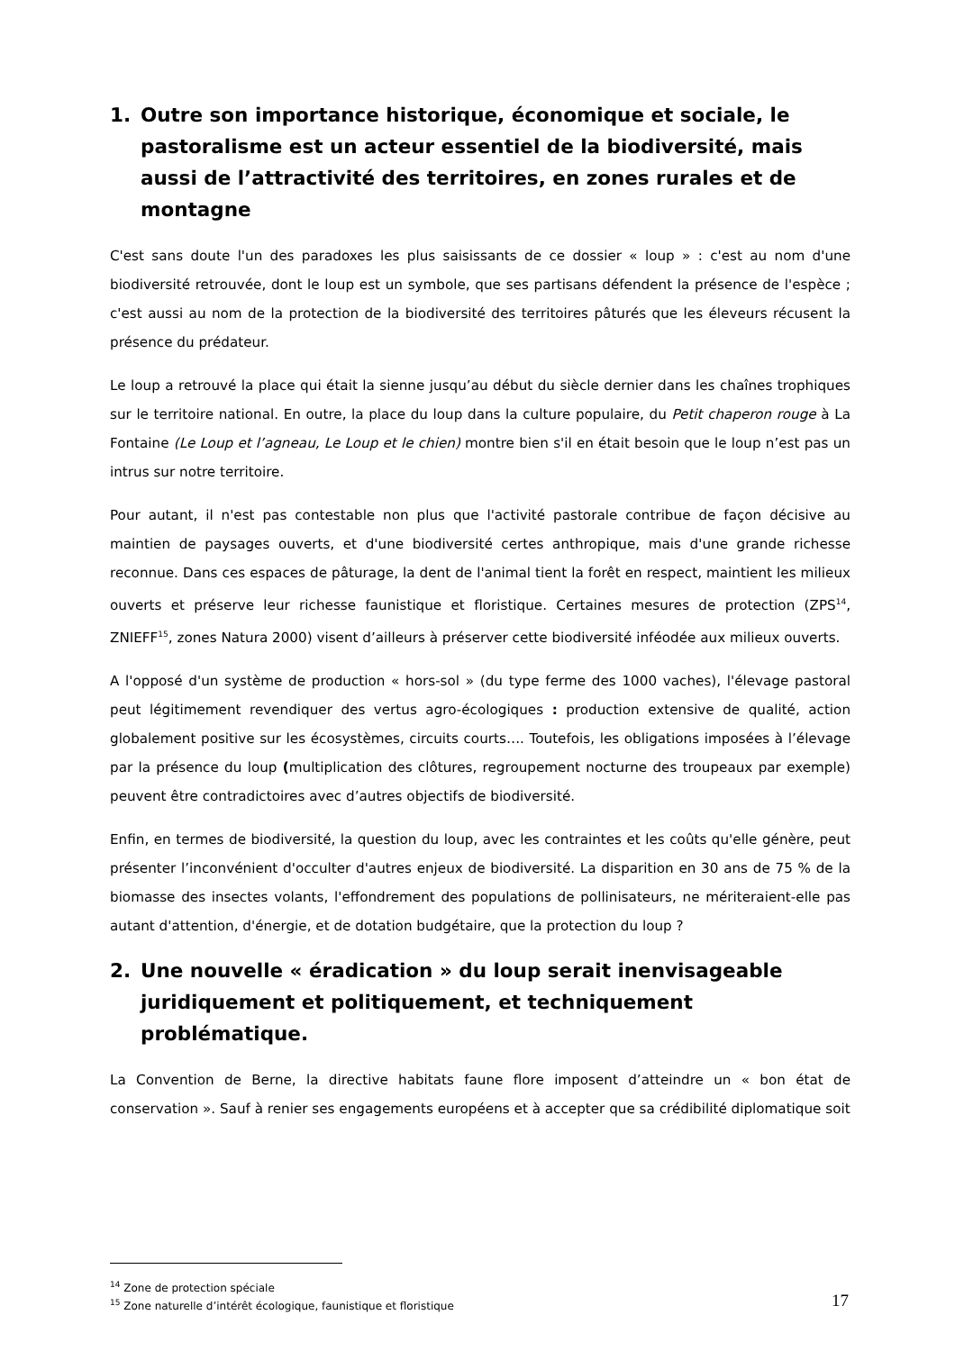1. Outre son importance historique, économique et sociale, le pastoralisme est un acteur essentiel de la biodiversité, mais aussi de l’attractivité des territoires, en zones rurales et de montagne
C'est sans doute l'un des paradoxes les plus saisissants de ce dossier « loup » : c'est au nom d'une biodiversité retrouvée, dont le loup est un symbole, que ses partisans défendent la présence de l'espèce ; c'est aussi au nom de la protection de la biodiversité des territoires pâturés que les éleveurs récusent la présence du prédateur.
Le loup a retrouvé la place qui était la sienne jusqu’au début du siècle dernier dans les chaînes trophiques sur le territoire national. En outre, la place du loup dans la culture populaire, du Petit chaperon rouge à La Fontaine (Le Loup et l’agneau, Le Loup et le chien) montre bien s'il en était besoin que le loup n’est pas un intrus sur notre territoire.
Pour autant, il n'est pas contestable non plus que l'activité pastorale contribue de façon décisive au maintien de paysages ouverts, et d'une biodiversité certes anthropique, mais d'une grande richesse reconnue. Dans ces espaces de pâturage, la dent de l'animal tient la forêt en respect, maintient les milieux ouverts et préserve leur richesse faunistique et floristique. Certaines mesures de protection (ZPS<sup>14</sup>, ZNIEFF<sup>15</sup>, zones Natura 2000) visent d’ailleurs à préserver cette biodiversité inféodée aux milieux ouverts.
A l'opposé d'un système de production « hors-sol » (du type ferme des 1000 vaches), l'élevage pastoral peut légitimement revendiquer des vertus agro-écologiques : production extensive de qualité, action globalement positive sur les écosystèmes, circuits courts…. Toutefois, les obligations imposées à l’élevage par la présence du loup (multiplication des clôtures, regroupement nocturne des troupeaux par exemple) peuvent être contradictoires avec d’autres objectifs de biodiversité.
Enfin, en termes de biodiversité, la question du loup, avec les contraintes et les coûts qu'elle génère, peut présenter l’inconvénient d'occulter d'autres enjeux de biodiversité. La disparition en 30 ans de 75 % de la biomasse des insectes volants, l'effondrement des populations de pollinisateurs, ne mériteraient-elle pas autant d'attention, d'énergie, et de dotation budgétaire, que la protection du loup ?
2. Une nouvelle « éradication » du loup serait inenvisageable juridiquement et politiquement, et techniquement problématique.
La Convention de Berne, la directive habitats faune flore imposent d’atteindre un « bon état de conservation ». Sauf à renier ses engagements européens et à accepter que sa crédibilité diplomatique soit
<sup>14</sup> Zone de protection spéciale
<sup>15</sup> Zone naturelle d’intérêt écologique, faunistique et floristique
17